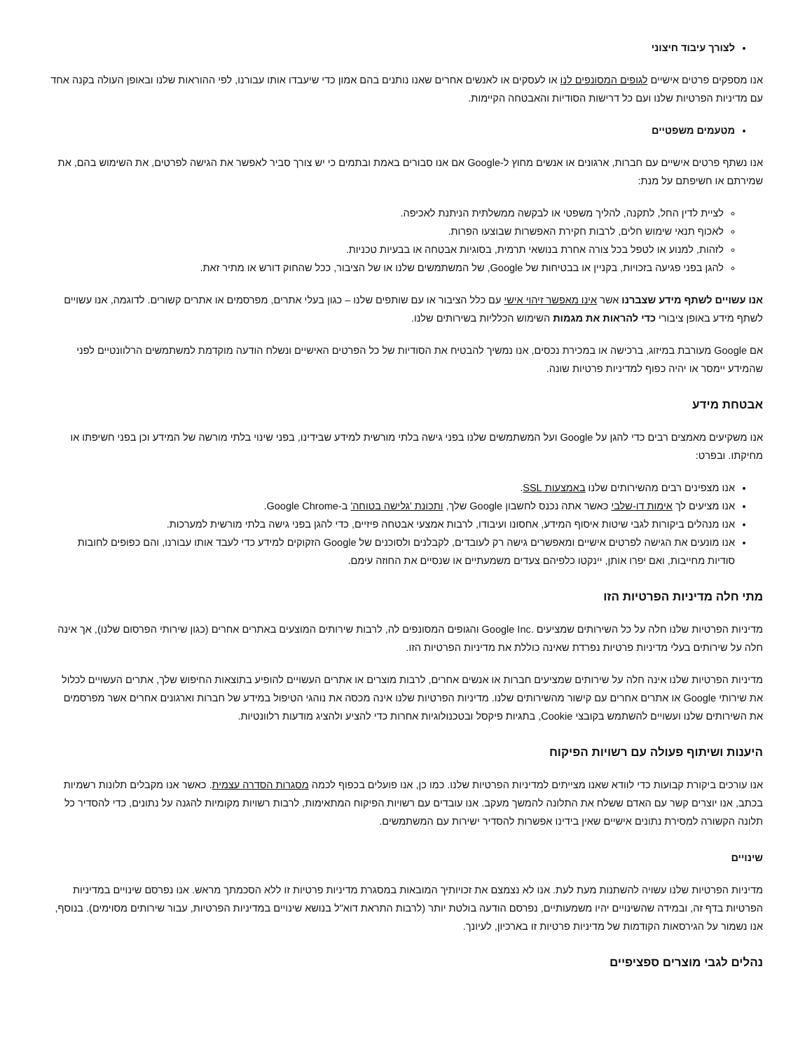לצורך עיבוד חיצוני
אנו מספקים פרטים אישיים לגופים המסונפים לנו או לעסקים או לאנשים אחרים שאנו נותנים בהם אמון כדי שיעבדו אותו עבורנו, לפי ההוראות שלנו ובאופן העולה בקנה אחד עם מדיניות הפרטיות שלנו ועם כל דרישות הסודיות והאבטחה הקיימות.
מטעמים משפטיים
אנו נשתף פרטים אישיים עם חברות, ארגונים או אנשים מחוץ ל-Google אם אנו סבורים באמת ובתמים כי יש צורך סביר לאפשר את הגישה לפרטים, את השימוש בהם, את שמירתם או חשיפתם על מנת:
לציית לדין החל, לתקנה, להליך משפטי או לבקשה ממשלתית הניתנת לאכיפה.
לאכוף תנאי שימוש חלים, לרבות חקירת האפשרות שבוצעו הפרות.
לזהות, למנוע או לטפל בכל צורה אחרת בנושאי תרמית, בסוגיות אבטחה או בבעיות טכניות.
להגן בפני פגיעה בזכויות, בקניין או בבטיחות של Google, של המשתמשים שלנו או של הציבור, ככל שהחוק דורש או מתיר זאת.
אנו עשויים לשתף מידע שצברנו אשר אינו מאפשר זיהוי אישי עם כלל הציבור או עם שותפים שלנו – כגון בעלי אתרים, מפרסמים או אתרים קשורים. לדוגמה, אנו עשויים לשתף מידע באופן ציבורי כדי להראות את מגמות השימוש הכלליות בשירותים שלנו.
אם Google מעורבת במיזוג, ברכישה או במכירת נכסים, אנו נמשיך להבטיח את הסודיות של כל הפרטים האישיים ונשלח הודעה מוקדמת למשתמשים הרלוונטיים לפני שהמידע יימסר או יהיה כפוף למדיניות פרטיות שונה.
אבטחת מידע
אנו משקיעים מאמצים רבים כדי להגן על Google ועל המשתמשים שלנו בפני גישה בלתי מורשית למידע שבידינו, בפני שינוי בלתי מורשה של המידע וכן בפני חשיפתו או מחיקתו. ובפרט:
אנו מצפינים רבים מהשירותים שלנו באמצעות SSL.
אנו מציעים לך אימות דו-שלבי כאשר אתה נכנס לחשבון Google שלך, ותכונת 'גלישה בטוחה' ב-Google Chrome.
אנו מנהלים ביקורות לגבי שיטות איסוף המידע, אחסונו ועיבודו, לרבות אמצעי אבטחה פיזיים, כדי להגן בפני גישה בלתי מורשית למערכות.
אנו מונעים את הגישה לפרטים אישיים ומאפשרים גישה רק לעובדים, לקבלנים ולסוכנים של Google הזקוקים למידע כדי לעבד אותו עבורנו, והם כפופים לחובות סודיות מחייבות, ואם יפרו אותן, יינקטו כלפיהם צעדים משמעתיים או שנסיים את החוזה עימם.
מתי חלה מדיניות הפרטיות הזו
מדיניות הפרטיות שלנו חלה על כל השירותים שמציעים .Google Inc והגופים המסונפים לה, לרבות שירותים המוצעים באתרים אחרים (כגון שירותי הפרסום שלנו), אך אינה חלה על שירותים בעלי מדיניות פרטיות נפרדת שאינה כוללת את מדיניות הפרטיות הזו.
מדיניות הפרטיות שלנו אינה חלה על שירותים שמציעים חברות או אנשים אחרים, לרבות מוצרים או אתרים העשויים להופיע בתוצאות החיפוש שלך, אתרים העשויים לכלול את שירותי Google או אתרים אחרים עם קישור מהשירותים שלנו. מדיניות הפרטיות שלנו אינה מכסה את נוהגי הטיפול במידע של חברות וארגונים אחרים אשר מפרסמים את השירותים שלנו ועשויים להשתמש בקובצי Cookie, בתגיות פיקסל ובטכנולוגיות אחרות כדי להציע ולהציג מודעות רלוונטיות.
היענות ושיתוף פעולה עם רשויות הפיקוח
אנו עורכים ביקורת קבועות כדי לוודא שאנו מצייתים למדיניות הפרטיות שלנו. כמו כן, אנו פועלים בכפוף לכמה מסגרות הסדרה עצמית. כאשר אנו מקבלים תלונות רשמיות בכתב, אנו יוצרים קשר עם האדם ששלח את התלונה להמשך מעקב. אנו עובדים עם רשויות הפיקוח המתאימות, לרבות רשויות מקומיות להגנה על נתונים, כדי להסדיר כל תלונה הקשורה למסירת נתונים אישיים שאין בידינו אפשרות להסדיר ישירות עם המשתמשים.
שינויים
מדיניות הפרטיות שלנו עשויה להשתנות מעת לעת. אנו לא נצמצם את זכויותיך המובאות במסגרת מדיניות פרטיות זו ללא הסכמתך מראש. אנו נפרסם שינויים במדיניות הפרטיות בדף זה, ובמידה שהשינויים יהיו משמעותיים, נפרסם הודעה בולטת יותר (לרבות התראת דוא"ל בנושא שינויים במדיניות הפרטיות, עבור שירותים מסוימים). בנוסף, אנו נשמור על הגירסאות הקודמות של מדיניות פרטיות זו בארכיון, לעיונך.
נהלים לגבי מוצרים ספציפיים